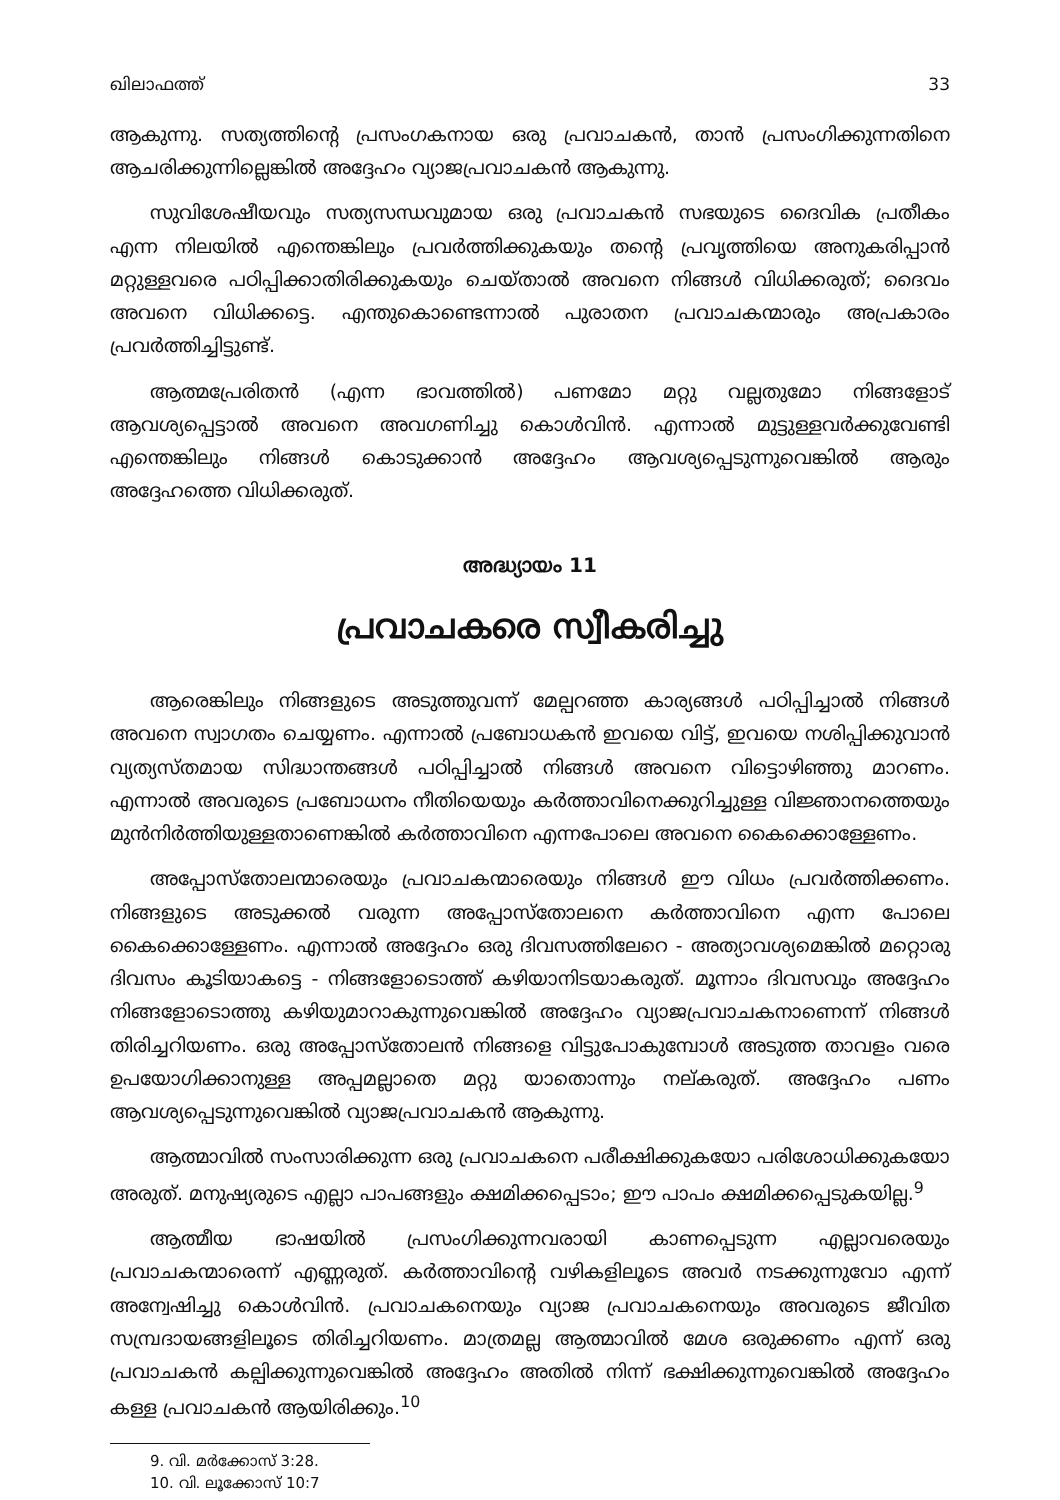ഖിലാഫത്ത് 33
ആകുന്നു. സത്യത്തിന്റെ പ്രസംഗകനായ ഒരു പ്രവാചകൻ, താൻ പ്രസംഗിക്കുന്നതിനെ ആചരിക്കുന്നില്ലെങ്കിൽ അദ്ദേഹം വ്യാജപ്രവാചകൻ ആകുന്നു.
സുവിശേഷീയവും സത്യസന്ധവുമായ ഒരു പ്രവാചകൻ സഭയുടെ ദൈവിക പ്രതീകം എന്ന നിലയിൽ എന്തെങ്കിലും പ്രവർത്തിക്കുകയും തന്റെ പ്രവൃത്തിയെ അനുകരിപ്പാൻ മറ്റുള്ളവരെ പഠിപ്പിക്കാതിരിക്കുകയും ചെയ്താൽ അവനെ നിങ്ങൾ വിധിക്കരുത്; ദൈവം അവനെ വിധിക്കട്ടെ. എന്തുകൊണ്ടെന്നാൽ പുരാതന പ്രവാചകന്മാരും അപ്രകാരം പ്രവർത്തിച്ചിട്ടുണ്ട്.
ആത്മപ്രേരിതൻ (എന്ന ഭാവത്തിൽ) പണമോ മറ്റു വല്ലതുമോ നിങ്ങളോട് ആവശ്യപ്പെട്ടാൽ അവനെ അവഗണിച്ചു കൊൾവിൻ. എന്നാൽ മുട്ടുള്ളവർക്കുവേണ്ടി എന്തെങ്കിലും നിങ്ങൾ കൊടുക്കാൻ അദ്ദേഹം ആവശ്യപ്പെടുന്നുവെങ്കിൽ ആരും അദ്ദേഹത്തെ വിധിക്കരുത്.
അദ്ധ്യായം 11
പ്രവാചകരെ സ്വീകരിച്ചു
ആരെങ്കിലും നിങ്ങളുടെ അടുത്തുവന്ന് മേല്പറഞ്ഞ കാര്യങ്ങൾ പഠിപ്പിച്ചാൽ നിങ്ങൾ അവനെ സ്വാഗതം ചെയ്യണം. എന്നാൽ പ്രബോധകൻ ഇവയെ വിട്ട്, ഇവയെ നശിപ്പിക്കുവാൻ വ്യത്യസ്തമായ സിദ്ധാന്തങ്ങൾ പഠിപ്പിച്ചാൽ നിങ്ങൾ അവനെ വിട്ടൊഴിഞ്ഞു മാറണം. എന്നാൽ അവരുടെ പ്രബോധനം നീതിയെയും കർത്താവിനെക്കുറിച്ചുള്ള വിജ്ഞാനത്തെയും മുൻനിർത്തിയുള്ളതാണെങ്കിൽ കർത്താവിനെ എന്നപോലെ അവനെ കൈക്കൊള്ളേണം.
അപ്പോസ്തോലന്മാരെയും പ്രവാചകന്മാരെയും നിങ്ങൾ ഈ വിധം പ്രവർത്തിക്കണം. നിങ്ങളുടെ അടുക്കൽ വരുന്ന അപ്പോസ്തോലനെ കർത്താവിനെ എന്ന പോലെ കൈക്കൊള്ളേണം. എന്നാൽ അദ്ദേഹം ഒരു ദിവസത്തിലേറെ - അത്യാവശ്യമെങ്കിൽ മറ്റൊരു ദിവസം കൂടിയാകട്ടെ - നിങ്ങളോടൊത്ത് കഴിയാനിടയാകരുത്. മൂന്നാം ദിവസവും അദ്ദേഹം നിങ്ങളോടൊത്തു കഴിയുമാറാകുന്നുവെങ്കിൽ അദ്ദേഹം വ്യാജപ്രവാചകനാണെന്ന് നിങ്ങൾ തിരിച്ചറിയണം. ഒരു അപ്പോസ്തോലൻ നിങ്ങളെ വിട്ടുപോകുമ്പോൾ അടുത്ത താവളം വരെ ഉപയോഗിക്കാനുള്ള അപ്പമല്ലാതെ മറ്റു യാതൊന്നും നല്കരുത്. അദ്ദേഹം പണം ആവശ്യപ്പെടുന്നുവെങ്കിൽ വ്യാജപ്രവാചകൻ ആകുന്നു.
ആത്മാവിൽ സംസാരിക്കുന്ന ഒരു പ്രവാചകനെ പരീക്ഷിക്കുകയോ പരിശോധിക്കുകയോ അരുത്. മനുഷ്യരുടെ എല്ലാ പാപങ്ങളും ക്ഷമിക്കപ്പെടാം; ഈ പാപം ക്ഷമിക്കപ്പെടുകയില്ല.<sup>9</sup>
ആത്മീയ ഭാഷയിൽ പ്രസംഗിക്കുന്നവരായി കാണപ്പെടുന്ന എല്ലാവരെയും പ്രവാചകന്മാരെന്ന് എണ്ണരുത്. കർത്താവിന്റെ വഴികളിലൂടെ അവർ നടക്കുന്നുവോ എന്ന് അന്വേഷിച്ചു കൊൾവിൻ. പ്രവാചകനെയും വ്യാജ പ്രവാചകനെയും അവരുടെ ജീവിത സമ്പ്രദായങ്ങളിലൂടെ തിരിച്ചറിയണം. മാത്രമല്ല ആത്മാവിൽ മേശ ഒരുക്കണം എന്ന് ഒരു പ്രവാചകൻ കല്പിക്കുന്നുവെങ്കിൽ അദ്ദേഹം അതിൽ നിന്ന് ഭക്ഷിക്കുന്നുവെങ്കിൽ അദ്ദേഹം കള്ള പ്രവാചകൻ ആയിരിക്കും.<sup>10</sup>
9. വി. മർക്കോസ് 3:28.
10. വി. ലൂക്കോസ് 10:7